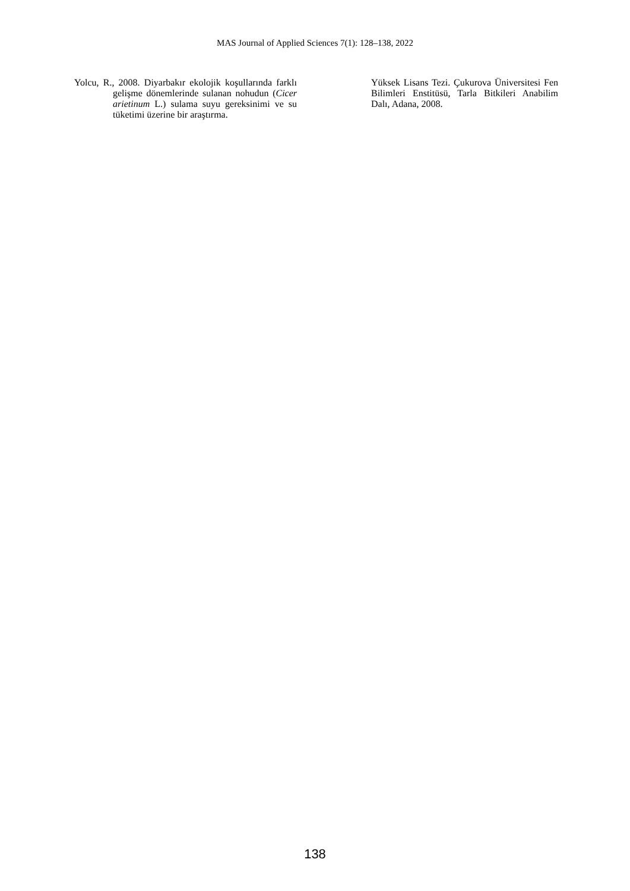MAS Journal of Applied Sciences 7(1): 128–138, 2022
Yolcu, R., 2008. Diyarbakır ekolojik koşullarında farklı gelişme dönemlerinde sulanan nohudun (Cicer arietinum L.) sulama suyu gereksinimi ve su tüketimi üzerine bir araştırma.
Yüksek Lisans Tezi. Çukurova Üniversitesi Fen Bilimleri Enstitüsü, Tarla Bitkileri Anabilim Dalı, Adana, 2008.
138